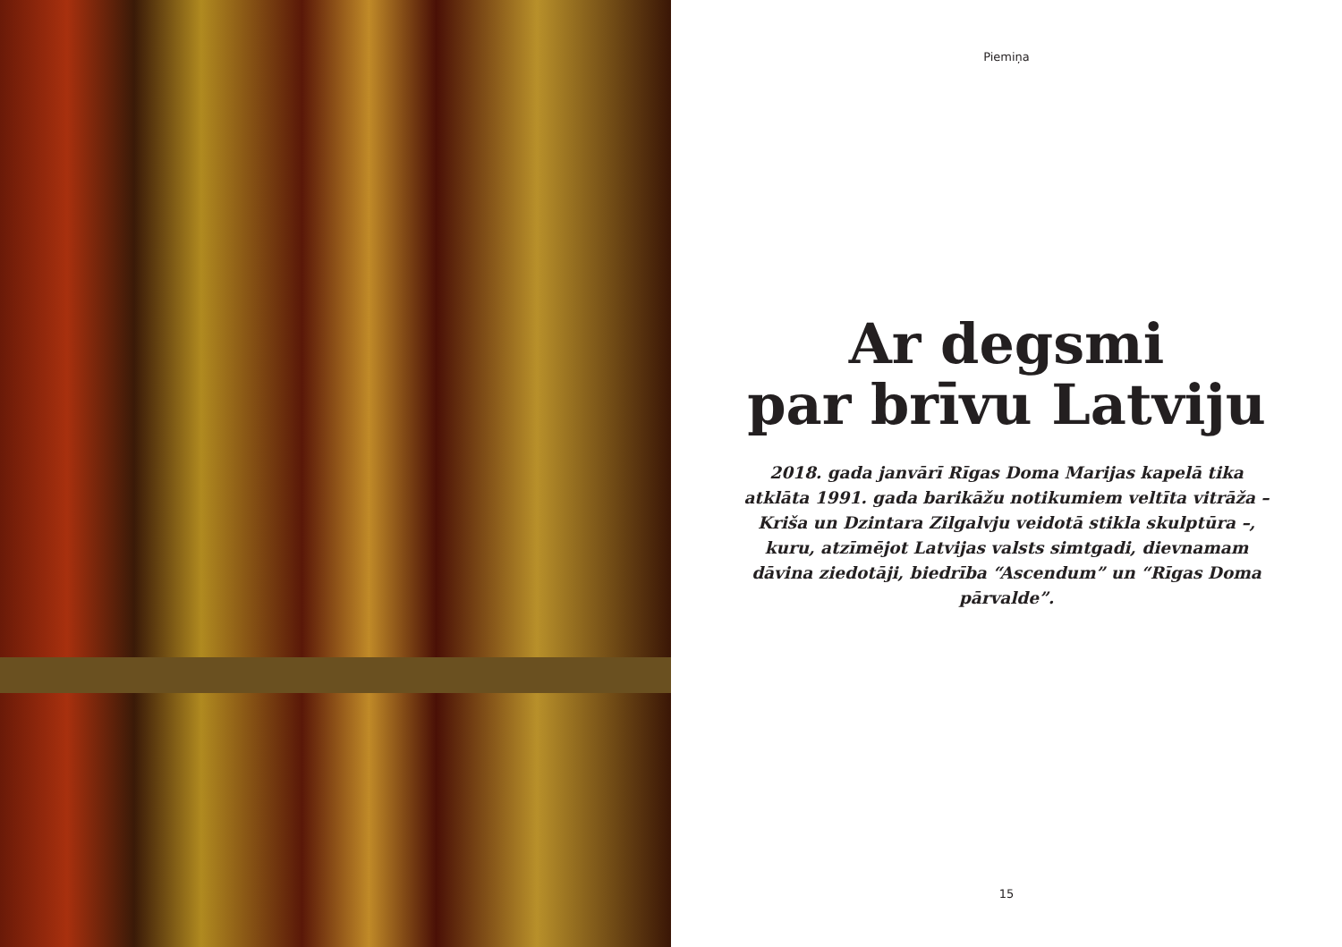Piemiņa
Ar degsmi
par brīvu Latviju
2018. gada janvārī Rīgas Doma Marijas kapelā tika atklāta 1991. gada barikāžu notikumiem veltīta vitrāža – Kriša un Dzintara Zilgalvju veidotā stikla skulptūra –, kuru, atzīmējot Latvijas valsts simtgadi, dievnamam dāvina ziedotāji, biedrība “Ascendum” un “Rīgas Doma pārvalde”.
15